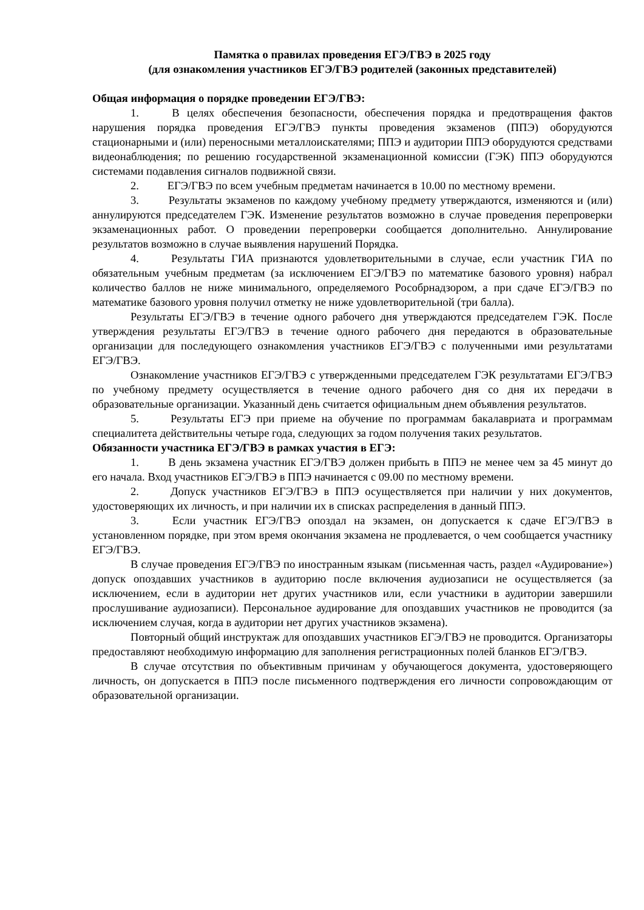Памятка о правилах проведения ЕГЭ/ГВЭ в 2025 году
(для ознакомления участников ЕГЭ/ГВЭ родителей (законных представителей)
Общая информация о порядке проведении ЕГЭ/ГВЭ:
1. В целях обеспечения безопасности, обеспечения порядка и предотвращения фактов нарушения порядка проведения ЕГЭ/ГВЭ пункты проведения экзаменов (ППЭ) оборудуются стационарными и (или) переносными металлоискателями; ППЭ и аудитории ППЭ оборудуются средствами видеонаблюдения; по решению государственной экзаменационной комиссии (ГЭК) ППЭ оборудуются системами подавления сигналов подвижной связи.
2. ЕГЭ/ГВЭ по всем учебным предметам начинается в 10.00 по местному времени.
3. Результаты экзаменов по каждому учебному предмету утверждаются, изменяются и (или) аннулируются председателем ГЭК. Изменение результатов возможно в случае проведения перепроверки экзаменационных работ. О проведении перепроверки сообщается дополнительно. Аннулирование результатов возможно в случае выявления нарушений Порядка.
4. Результаты ГИА признаются удовлетворительными в случае, если участник ГИА по обязательным учебным предметам (за исключением ЕГЭ/ГВЭ по математике базового уровня) набрал количество баллов не ниже минимального, определяемого Рособрнадзором, а при сдаче ЕГЭ/ГВЭ по математике базового уровня получил отметку не ниже удовлетворительной (три балла).
Результаты ЕГЭ/ГВЭ в течение одного рабочего дня утверждаются председателем ГЭК. После утверждения результаты ЕГЭ/ГВЭ в течение одного рабочего дня передаются в образовательные организации для последующего ознакомления участников ЕГЭ/ГВЭ с полученными ими результатами ЕГЭ/ГВЭ.
Ознакомление участников ЕГЭ/ГВЭ с утвержденными председателем ГЭК результатами ЕГЭ/ГВЭ по учебному предмету осуществляется в течение одного рабочего дня со дня их передачи в образовательные организации. Указанный день считается официальным днем объявления результатов.
5. Результаты ЕГЭ при приеме на обучение по программам бакалавриата и программам специалитета действительны четыре года, следующих за годом получения таких результатов.
Обязанности участника ЕГЭ/ГВЭ в рамках участия в ЕГЭ:
1. В день экзамена участник ЕГЭ/ГВЭ должен прибыть в ППЭ не менее чем за 45 минут до его начала. Вход участников ЕГЭ/ГВЭ в ППЭ начинается с 09.00 по местному времени.
2. Допуск участников ЕГЭ/ГВЭ в ППЭ осуществляется при наличии у них документов, удостоверяющих их личность, и при наличии их в списках распределения в данный ППЭ.
3. Если участник ЕГЭ/ГВЭ опоздал на экзамен, он допускается к сдаче ЕГЭ/ГВЭ в установленном порядке, при этом время окончания экзамена не продлевается, о чем сообщается участнику ЕГЭ/ГВЭ.
В случае проведения ЕГЭ/ГВЭ по иностранным языкам (письменная часть, раздел «Аудирование») допуск опоздавших участников в аудиторию после включения аудиозаписи не осуществляется (за исключением, если в аудитории нет других участников или, если участники в аудитории завершили прослушивание аудиозаписи). Персональное аудирование для опоздавших участников не проводится (за исключением случая, когда в аудитории нет других участников экзамена).
Повторный общий инструктаж для опоздавших участников ЕГЭ/ГВЭ не проводится. Организаторы предоставляют необходимую информацию для заполнения регистрационных полей бланков ЕГЭ/ГВЭ.
В случае отсутствия по объективным причинам у обучающегося документа, удостоверяющего личность, он допускается в ППЭ после письменного подтверждения его личности сопровождающим от образовательной организации.